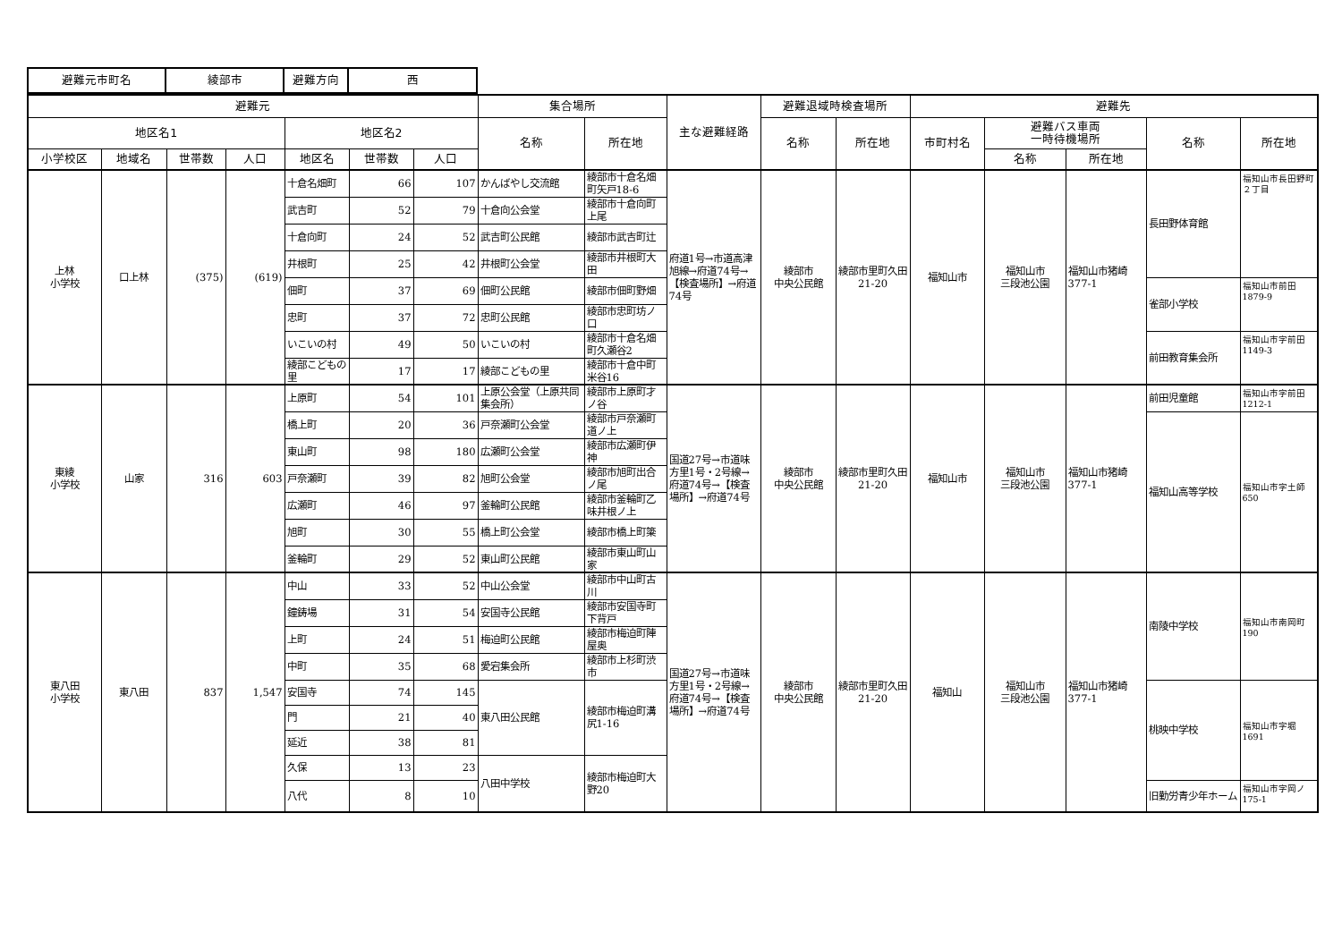| 避難元市町名 | 綾部市 | 避難方向 | 西 |
| 避難元 | | | | | | | 集合場所 | | 主な避難経路 | 避難退域時検査場所 | | 避難先 | | | | |
| --- | --- | --- | --- | --- | --- | --- | --- | --- | --- | --- | --- | --- | --- | --- | --- | --- |
| 地区名1 | | | | 地区名2 | | | 名称 | 所在地 | | 名称 | 所在地 | 市町村名 | 避難バス車両 一時待機場所 | | 名称 | 所在地 |
| 小学校区 | 地域名 | 世帯数 | 人口 | 地区名 | 世帯数 | 人口 | | | | | | | 名称 | 所在地 | | |
| 上林 小学校 | 口上林 | (375) | (619) | 十倉名畑町 | 66 | 107 | かんばやし交流館 | 綾部市十倉名畑町矢戸18-6 | 府道1号→市道高津旭線→府道74号→【検査場所】→府道74号 | 綾部市 中央公民館 | 綾部市里町久田21-20 | 福知山市 | 福知山市 三段池公園 | 福知山市猪崎377-1 | 長田野体育館 | 福知山市長田野町２丁目 |
| | | | | 武吉町 | 52 | 79 | 十倉向公会堂 | 綾部市十倉向町上尾 | | | | | | | | |
| | | | | 十倉向町 | 24 | 52 | 武吉町公民館 | 綾部市武吉町辻 | | | | | | | | |
| | | | | 井根町 | 25 | 42 | 井根町公会堂 | 綾部市井根町大田 | | | | | | | | |
| | | | | 佃町 | 37 | 69 | 佃町公民館 | 綾部市佃町野畑 | | | | | | | 雀部小学校 | 福知山市前田1879-9 |
| | | | | 忠町 | 37 | 72 | 忠町公民館 | 綾部市忠町坊ノ口 | | | | | | | | |
| | | | | いこいの村 | 49 | 50 | いこいの村 | 綾部市十倉名畑町久瀬谷2 | | | | | | | 前田教育集会所 | 福知山市字前田1149-3 |
| | | | | 綾部こどもの里 | 17 | 17 | 綾部こどもの里 | 綾部市十倉中町米谷16 | | | | | | | | |
| 東綾 小学校 | 山家 | 316 | 603 | 上原町 | 54 | 101 | 上原公会堂（上原共同集会所） | 綾部市上原町才ノ谷 | 国道27号→市道味方里1号・2号線→府道74号→【検査場所】→府道74号 | 綾部市 中央公民館 | 綾部市里町久田21-20 | 福知山市 | 福知山市 三段池公園 | 福知山市猪崎377-1 | 前田児童館 | 福知山市字前田1212-1 |
| | | | | 橋上町 | 20 | 36 | 戸奈瀬町公会堂 | 綾部市戸奈瀬町道ノ上 | | | | | | | 福知山高等学校 | 福知山市字土師650 |
| | | | | 東山町 | 98 | 180 | 広瀬町公会堂 | 綾部市広瀬町伊神 | | | | | | | | |
| | | | | 戸奈瀬町 | 39 | 82 | 旭町公会堂 | 綾部市旭町出合ノ尾 | | | | | | | | |
| | | | | 広瀬町 | 46 | 97 | 釜輪町公民館 | 綾部市釜輪町乙味井根ノ上 | | | | | | | | |
| | | | | 旭町 | 30 | 55 | 橋上町公会堂 | 綾部市橋上町簗 | | | | | | | | |
| | | | | 釜輪町 | 29 | 52 | 東山町公民館 | 綾部市東山町山家 | | | | | | | | |
| 東八田 小学校 | 東八田 | 837 | 1,547 | 中山 | 33 | 52 | 中山公会堂 | 綾部市中山町古川 | 国道27号→市道味方里1号・2号線→府道74号→【検査場所】→府道74号 | 綾部市 中央公民館 | 綾部市里町久田21-20 | 福知山 | 福知山市 三段池公園 | 福知山市猪崎377-1 | 南陵中学校 | 福知山市南岡町190 |
| | | | | 鐘鋳場 | 31 | 54 | 安国寺公民館 | 綾部市安国寺町下背戸 | | | | | | | | |
| | | | | 上町 | 24 | 51 | 梅迫町公民館 | 綾部市梅迫町陣屋奥 | | | | | | | | |
| | | | | 中町 | 35 | 68 | 愛宕集会所 | 綾部市上杉町渋市 | | | | | | | | |
| | | | | 安国寺 | 74 | 145 | 東八田公民館 | 綾部市梅迫町溝尻1-16 | | | | | | | 桃映中学校 | 福知山市字堀1691 |
| | | | | 門 | 21 | 40 | | | | | | | | | | |
| | | | | 延近 | 38 | 81 | | | | | | | | | | |
| | | | | 久保 | 13 | 23 | 八田中学校 | 綾部市梅迫町大野20 | | | | | | | | |
| | | | | 八代 | 8 | 10 | | | | | | | | | 旧勤労青少年ホーム | 福知山市字岡ノ175-1 |